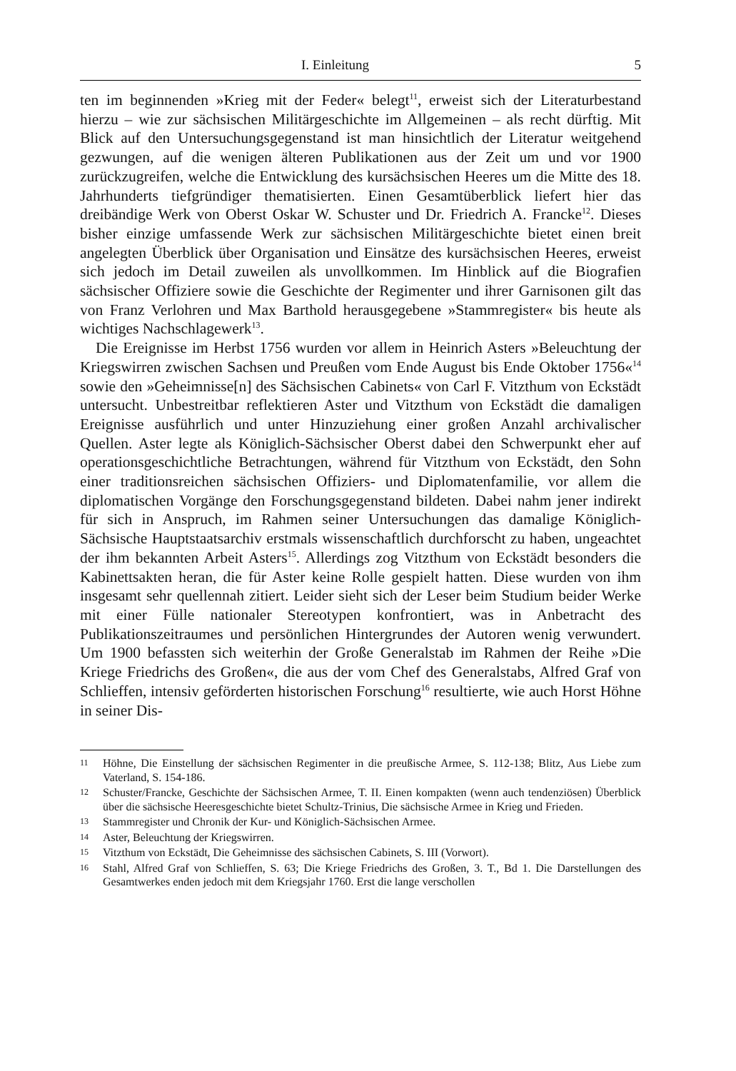I. Einleitung 5
ten im beginnenden »Krieg mit der Feder« belegt<sup>11</sup>, erweist sich der Literaturbestand hierzu – wie zur sächsischen Militärgeschichte im Allgemeinen – als recht dürftig. Mit Blick auf den Untersuchungsgegenstand ist man hinsichtlich der Literatur weitgehend gezwungen, auf die wenigen älteren Publikationen aus der Zeit um und vor 1900 zurückzugreifen, welche die Entwicklung des kursächsischen Heeres um die Mitte des 18. Jahrhunderts tiefgründiger thematisierten. Einen Gesamtüberblick liefert hier das dreibändige Werk von Oberst Oskar W. Schuster und Dr. Friedrich A. Francke<sup>12</sup>. Dieses bisher einzige umfassende Werk zur sächsischen Militärgeschichte bietet einen breit angelegten Überblick über Organisation und Einsätze des kursächsischen Heeres, erweist sich jedoch im Detail zuweilen als unvollkommen. Im Hinblick auf die Biografien sächsischer Offiziere sowie die Geschichte der Regimenter und ihrer Garnisonen gilt das von Franz Verlohren und Max Barthold herausgegebene »Stammregister« bis heute als wichtiges Nachschlagewerk<sup>13</sup>.
Die Ereignisse im Herbst 1756 wurden vor allem in Heinrich Asters »Beleuchtung der Kriegswirren zwischen Sachsen und Preußen vom Ende August bis Ende Oktober 1756«<sup>14</sup> sowie den »Geheimnisse[n] des Sächsischen Cabinets« von Carl F. Vitzthum von Eckstädt untersucht. Unbestreitbar reflektieren Aster und Vitzthum von Eckstädt die damaligen Ereignisse ausführlich und unter Hinzuziehung einer großen Anzahl archivalischer Quellen. Aster legte als Königlich-Sächsischer Oberst dabei den Schwerpunkt eher auf operationsgeschichtliche Betrachtungen, während für Vitzthum von Eckstädt, den Sohn einer traditionsreichen sächsischen Offiziers- und Diplomatenfamilie, vor allem die diplomatischen Vorgänge den Forschungsgegenstand bildeten. Dabei nahm jener indirekt für sich in Anspruch, im Rahmen seiner Untersuchungen das damalige Königlich-Sächsische Hauptstaatsarchiv erstmals wissenschaftlich durchforscht zu haben, ungeachtet der ihm bekannten Arbeit Asters<sup>15</sup>. Allerdings zog Vitzthum von Eckstädt besonders die Kabinettsakten heran, die für Aster keine Rolle gespielt hatten. Diese wurden von ihm insgesamt sehr quellennah zitiert. Leider sieht sich der Leser beim Studium beider Werke mit einer Fülle nationaler Stereotypen konfrontiert, was in Anbetracht des Publikationszeitraumes und persönlichen Hintergrundes der Autoren wenig verwundert. Um 1900 befassten sich weiterhin der Große Generalstab im Rahmen der Reihe »Die Kriege Friedrichs des Großen«, die aus der vom Chef des Generalstabs, Alfred Graf von Schlieffen, intensiv geförderten historischen Forschung<sup>16</sup> resultierte, wie auch Horst Höhne in seiner Dis-
11 Höhne, Die Einstellung der sächsischen Regimenter in die preußische Armee, S. 112-138; Blitz, Aus Liebe zum Vaterland, S. 154-186.
12 Schuster/Francke, Geschichte der Sächsischen Armee, T. II. Einen kompakten (wenn auch tendenziösen) Überblick über die sächsische Heeresgeschichte bietet Schultz-Trinius, Die sächsische Armee in Krieg und Frieden.
13 Stammregister und Chronik der Kur- und Königlich-Sächsischen Armee.
14 Aster, Beleuchtung der Kriegswirren.
15 Vitzthum von Eckstädt, Die Geheimnisse des sächsischen Cabinets, S. III (Vorwort).
16 Stahl, Alfred Graf von Schlieffen, S. 63; Die Kriege Friedrichs des Großen, 3. T., Bd 1. Die Darstellungen des Gesamtwerkes enden jedoch mit dem Kriegsjahr 1760. Erst die lange verschollen